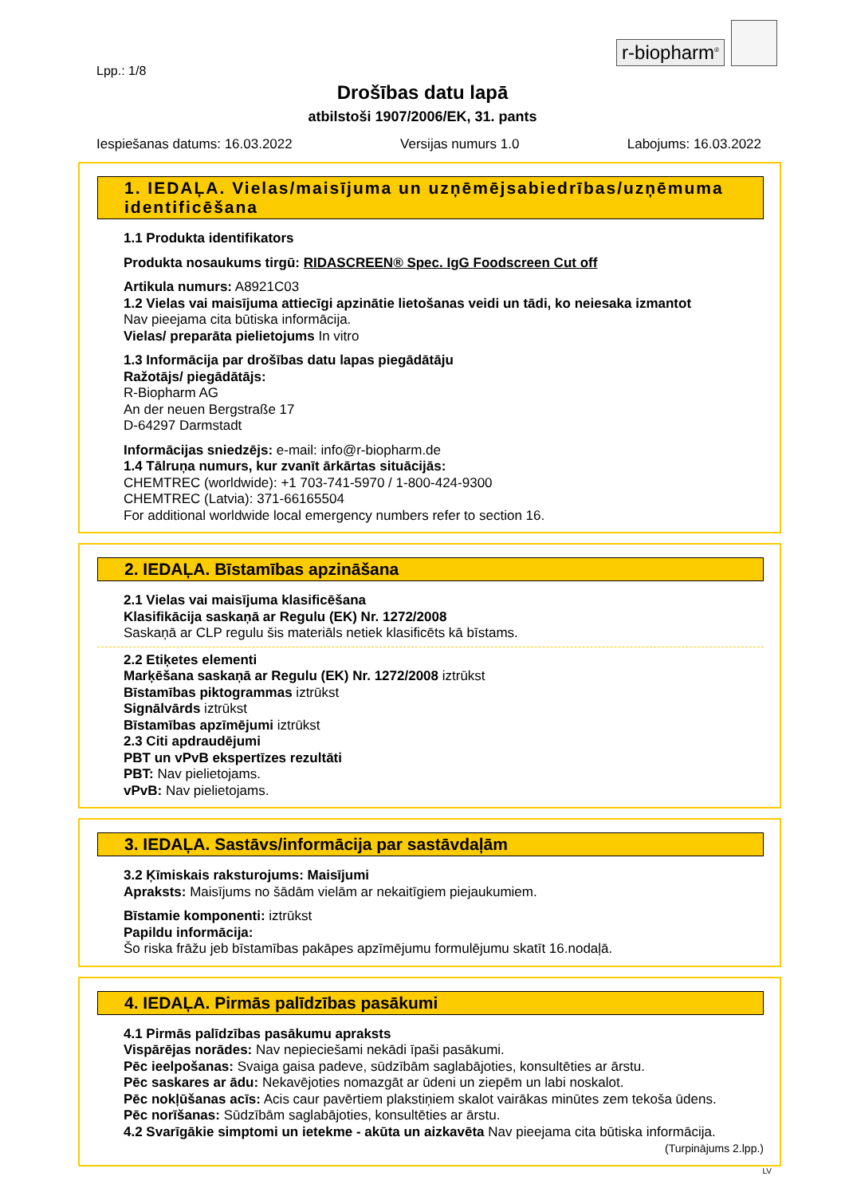r-biopharm<sup>®</sup>
Lpp.: 1/8
Drošības datu lapā
atbilstoši 1907/2006/EK, 31. pants
Iespiešanas datums: 16.03.2022 Versijas numurs 1.0 Labojums: 16.03.2022
1. IEDAĻA. Vielas/maisījuma un uzņēmējsabiedrības/uzņēmuma identificēšana
1.1 Produkta identifikators
Produkta nosaukums tirgū: RIDASCREEN® Spec. IgG Foodscreen Cut off
Artikula numurs: A8921C03
1.2 Vielas vai maisījuma attiecīgi apzinātie lietošanas veidi un tādi, ko neiesaka izmantot
Nav pieejama cita būtiska informācija.
Vielas/ preparāta pielietojums In vitro
1.3 Informācija par drošības datu lapas piegādātāju
Ražotājs/ piegādātājs:
R-Biopharm AG
An der neuen Bergstraße 17
D-64297 Darmstadt
Informācijas sniedzējs: e-mail: info@r-biopharm.de
1.4 Tālruņa numurs, kur zvanīt ārkārtas situācijās:
CHEMTREC (worldwide): +1 703-741-5970 / 1-800-424-9300
CHEMTREC (Latvia): 371-66165504
For additional worldwide local emergency numbers refer to section 16.
2. IEDAĻA. Bīstamības apzināšana
2.1 Vielas vai maisījuma klasificēšana
Klasifikācija saskaņā ar Regulu (EK) Nr. 1272/2008
Saskaņā ar CLP regulu šis materiāls netiek klasificēts kā bīstams.
2.2 Etiķetes elementi
Marķēšana saskaņā ar Regulu (EK) Nr. 1272/2008 iztrūkst
Bīstamības piktogrammas iztrūkst
Signālvārds iztrūkst
Bīstamības apzīmējumi iztrūkst
2.3 Citi apdraudējumi
PBT un vPvB ekspertīzes rezultāti
PBT: Nav pielietojams.
vPvB: Nav pielietojams.
3. IEDAĻA. Sastāvs/informācija par sastāvdaļām
3.2 Ķīmiskais raksturojums: Maisījumi
Apraksts: Maisījums no šādām vielām ar nekaitīgiem piejaukumiem.
Bīstamie komponenti: iztrūkst
Papildu informācija:
Šo riska frāžu jeb bīstamības pakāpes apzīmējumu formulējumu skatīt 16.nodaļā.
4. IEDAĻA. Pirmās palīdzības pasākumi
4.1 Pirmās palīdzības pasākumu apraksts
Vispārējas norādes: Nav nepieciešami nekādi īpaši pasākumi.
Pēc ieelpošanas: Svaiga gaisa padeve, sūdzībām saglabājoties, konsultēties ar ārstu.
Pēc saskares ar ādu: Nekavējoties nomazgāt ar ūdeni un ziepēm un labi noskalot.
Pēc nokļūšanas acīs: Acis caur pavērtiem plakstiņiem skalot vairākas minūtes zem tekoša ūdens.
Pēc norīšanas: Sūdzībām saglabājoties, konsultēties ar ārstu.
4.2 Svarīgākie simptomi un ietekme - akūta un aizkavēta Nav pieejama cita būtiska informācija.
(Turpinājums 2.lpp.)
LV